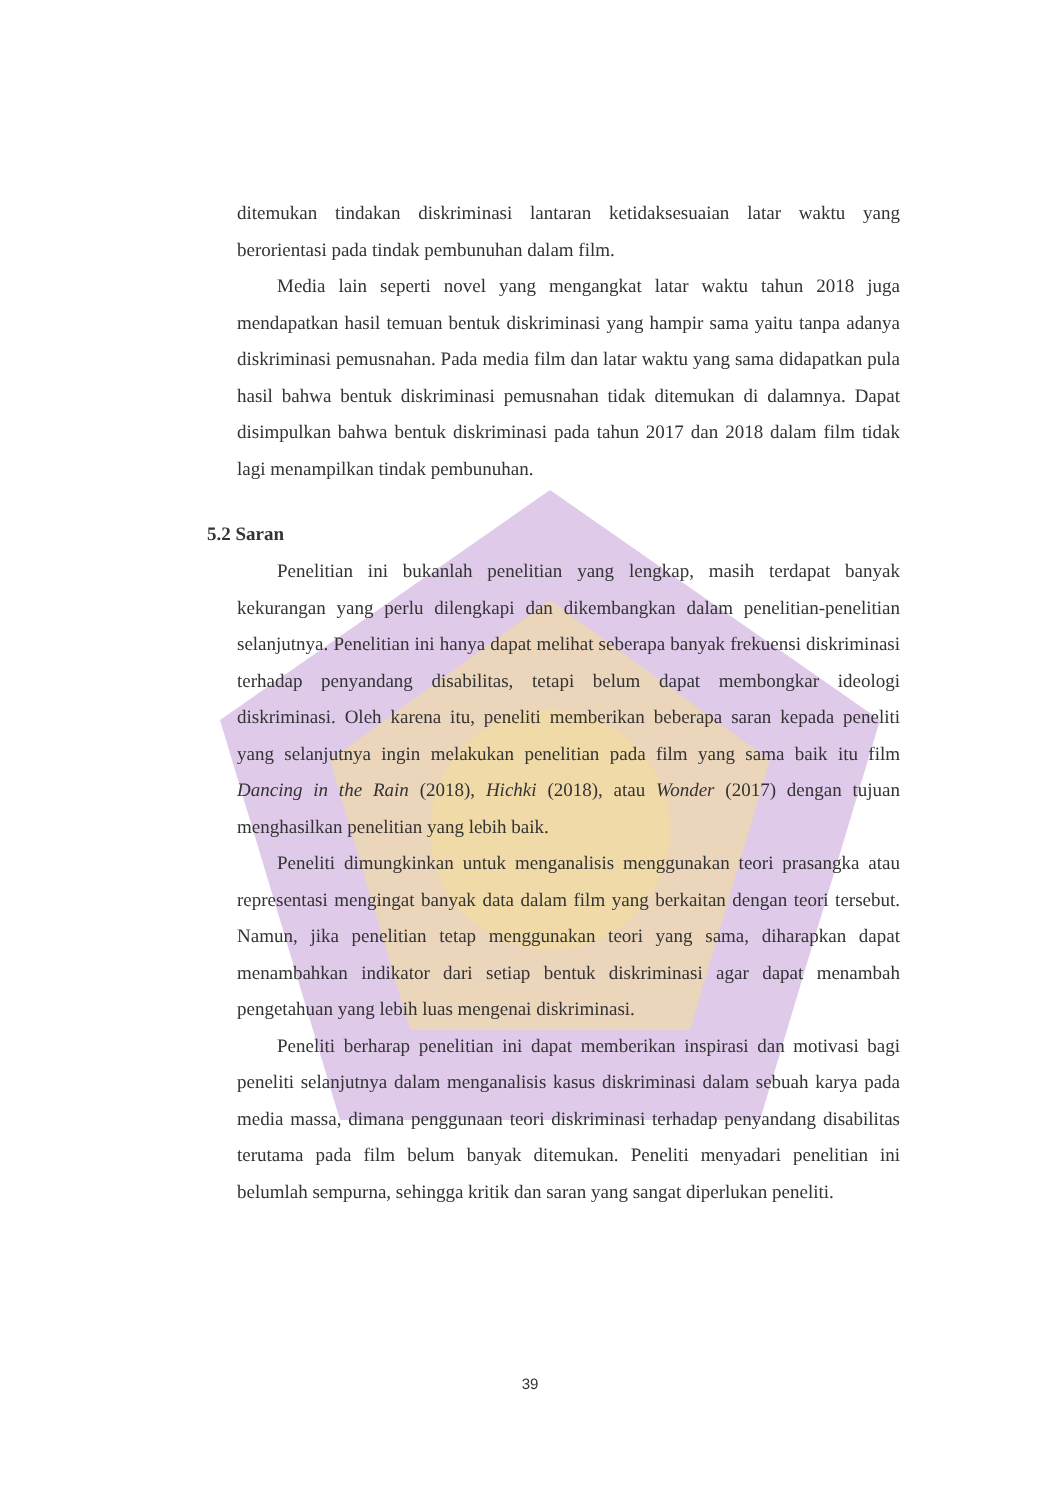ditemukan tindakan diskriminasi lantaran ketidaksesuaian latar waktu yang berorientasi pada tindak pembunuhan dalam film.
Media lain seperti novel yang mengangkat latar waktu tahun 2018 juga mendapatkan hasil temuan bentuk diskriminasi yang hampir sama yaitu tanpa adanya diskriminasi pemusnahan. Pada media film dan latar waktu yang sama didapatkan pula hasil bahwa bentuk diskriminasi pemusnahan tidak ditemukan di dalamnya. Dapat disimpulkan bahwa bentuk diskriminasi pada tahun 2017 dan 2018 dalam film tidak lagi menampilkan tindak pembunuhan.
5.2 Saran
Penelitian ini bukanlah penelitian yang lengkap, masih terdapat banyak kekurangan yang perlu dilengkapi dan dikembangkan dalam penelitian-penelitian selanjutnya. Penelitian ini hanya dapat melihat seberapa banyak frekuensi diskriminasi terhadap penyandang disabilitas, tetapi belum dapat membongkar ideologi diskriminasi. Oleh karena itu, peneliti memberikan beberapa saran kepada peneliti yang selanjutnya ingin melakukan penelitian pada film yang sama baik itu film Dancing in the Rain (2018), Hichki (2018), atau Wonder (2017) dengan tujuan menghasilkan penelitian yang lebih baik.
Peneliti dimungkinkan untuk menganalisis menggunakan teori prasangka atau representasi mengingat banyak data dalam film yang berkaitan dengan teori tersebut. Namun, jika penelitian tetap menggunakan teori yang sama, diharapkan dapat menambahkan indikator dari setiap bentuk diskriminasi agar dapat menambah pengetahuan yang lebih luas mengenai diskriminasi.
Peneliti berharap penelitian ini dapat memberikan inspirasi dan motivasi bagi peneliti selanjutnya dalam menganalisis kasus diskriminasi dalam sebuah karya pada media massa, dimana penggunaan teori diskriminasi terhadap penyandang disabilitas terutama pada film belum banyak ditemukan. Peneliti menyadari penelitian ini belumlah sempurna, sehingga kritik dan saran yang sangat diperlukan peneliti.
39